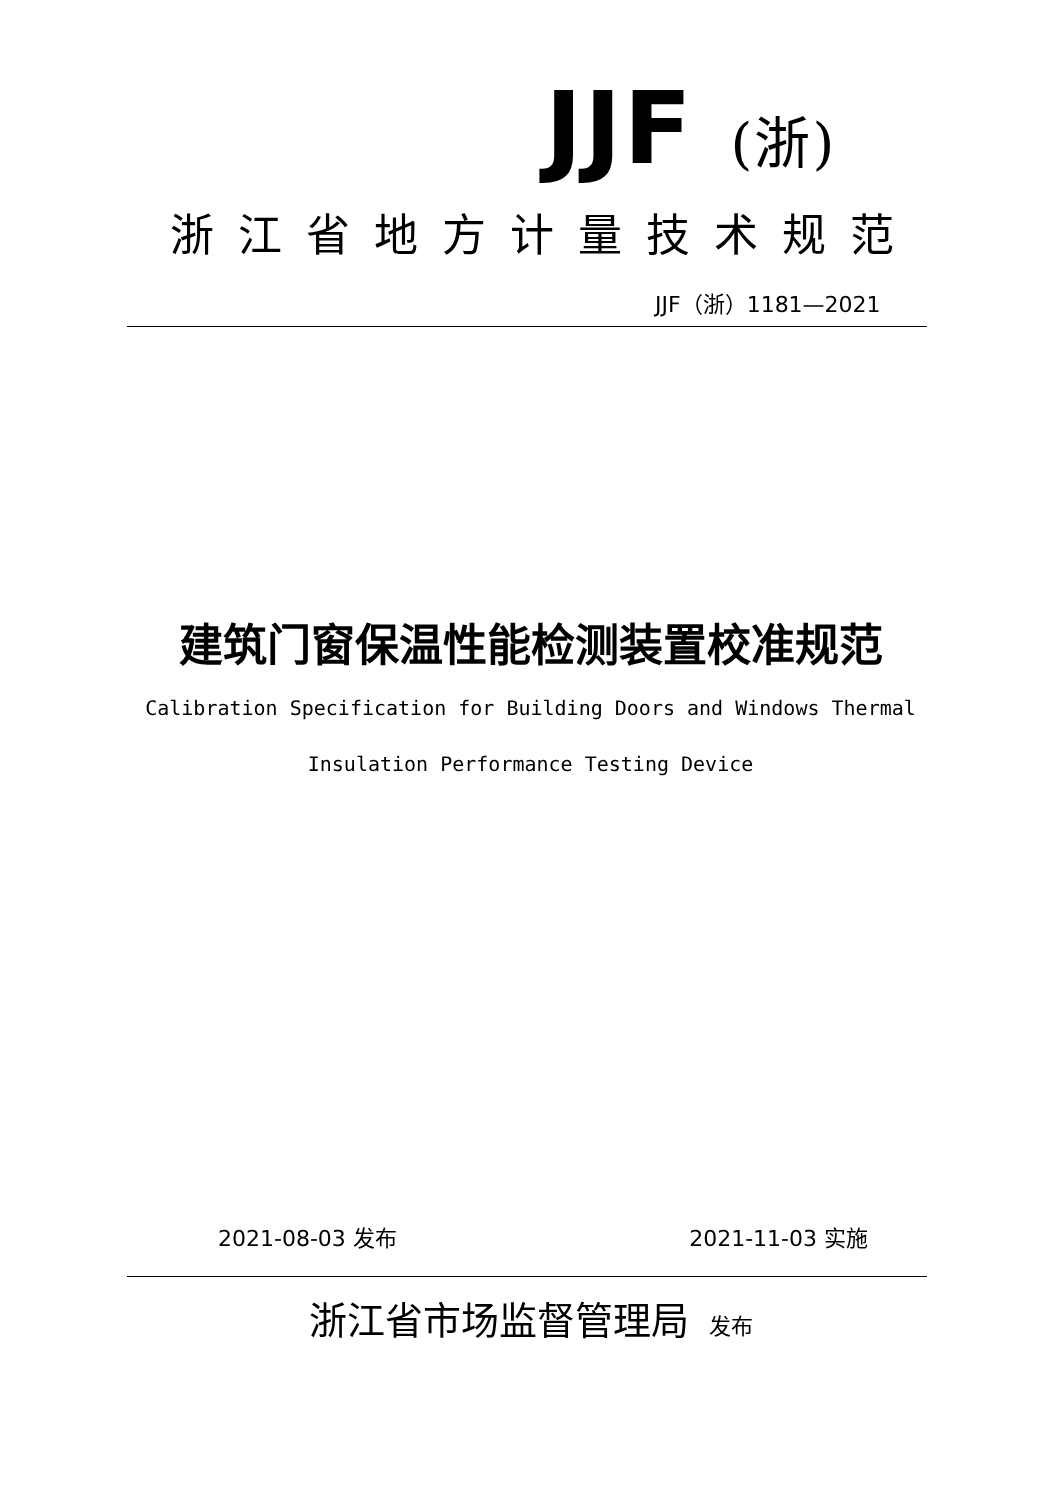JJF (浙)
浙江省地方计量技术规范
JJF（浙）1181—2021
建筑门窗保温性能检测装置校准规范
Calibration Specification for Building Doors and Windows Thermal
Insulation Performance Testing Device
2021-08-03 发布 2021-11-03 实施
浙江省市场监督管理局 发布